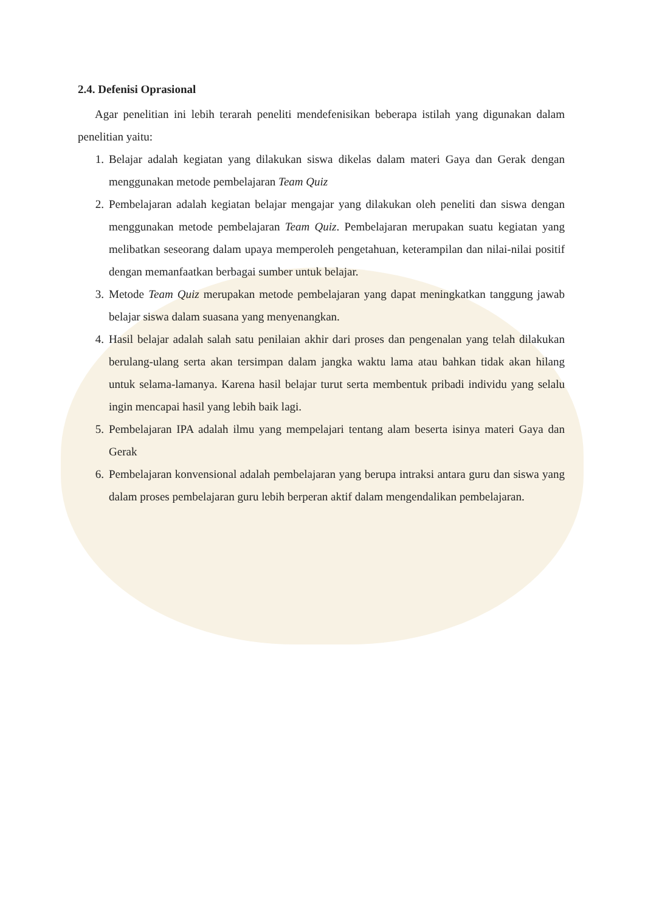2.4. Defenisi Oprasional
Agar penelitian ini lebih terarah peneliti mendefenisikan beberapa istilah yang digunakan dalam penelitian yaitu:
1. Belajar adalah kegiatan yang dilakukan siswa dikelas dalam materi Gaya dan Gerak dengan menggunakan metode pembelajaran Team Quiz
2. Pembelajaran adalah kegiatan belajar mengajar yang dilakukan oleh peneliti dan siswa dengan menggunakan metode pembelajaran Team Quiz. Pembelajaran merupakan suatu kegiatan yang melibatkan seseorang dalam upaya memperoleh pengetahuan, keterampilan dan nilai-nilai positif dengan memanfaatkan berbagai sumber untuk belajar.
3. Metode Team Quiz merupakan metode pembelajaran yang dapat meningkatkan tanggung jawab belajar siswa dalam suasana yang menyenangkan.
4. Hasil belajar adalah salah satu penilaian akhir dari proses dan pengenalan yang telah dilakukan berulang-ulang serta akan tersimpan dalam jangka waktu lama atau bahkan tidak akan hilang untuk selama-lamanya. Karena hasil belajar turut serta membentuk pribadi individu yang selalu ingin mencapai hasil yang lebih baik lagi.
5. Pembelajaran IPA adalah ilmu yang mempelajari tentang alam beserta isinya materi Gaya dan Gerak
6. Pembelajaran konvensional adalah pembelajaran yang berupa intraksi antara guru dan siswa yang dalam proses pembelajaran guru lebih berperan aktif dalam mengendalikan pembelajaran.